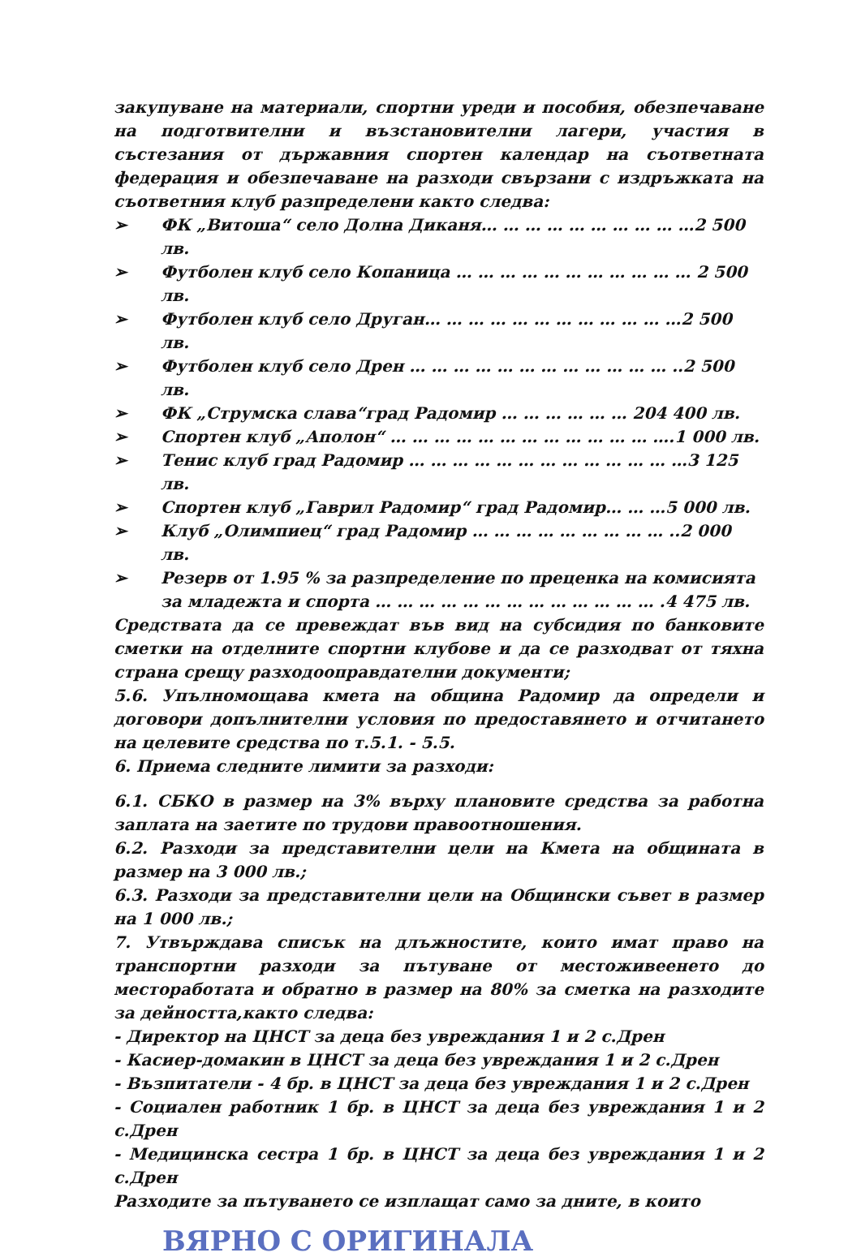закупуване на материали, спортни уреди и пособия, обезпечаване на подготвителни и възстановителни лагери, участия в състезания от държавния спортен календар на съответната федерация и обезпечаване на разходи свързани с издръжката на съответния клуб разпределени както следва:
➢ ФК „Витоша“ село Долна Диканя… … … … … … … … … …2 500 лв.
➢ Футболен клуб село Копаница … … … … … … … … … … … 2 500 лв.
➢ Футболен клуб село Друган… … … … … … … … … … … …2 500 лв.
➢ Футболен клуб село Дрен … … … … … … … … … … … … ..2 500 лв.
➢ ФК „Струмска слава“град Радомир … … … … … … 204 400 лв.
➢ Спортен клуб „Аполон“ … … … … … … … … … … … … ….1 000 лв.
➢ Тенис клуб град Радомир … … … … … … … … … … … … …3 125 лв.
➢ Спортен клуб „Гаврил Радомир“ град Радомир… … …5 000 лв.
➢ Клуб „Олимпиец“ град Радомир … … … … … … … … … ..2 000 лв.
➢ Резерв от 1.95 % за разпределение по преценка на комисията за младежта и спорта … … … … … … … … … … … … … .4 475 лв.
Средствата да се превеждат във вид на субсидия по банковите сметки на отделните спортни клубове и да се разходват от тяхна страна срещу разходооправдателни документи;
5.6. Упълномощава кмета на община Радомир да определи и договори допълнителни условия по предоставянето и отчитането на целевите средства по т.5.1. - 5.5.
6. Приема следните лимити за разходи:
6.1. СБКО в размер на 3% върху плановите средства за работна заплата на заетите по трудови правоотношения.
6.2. Разходи за представителни цели на Кмета на общината в размер на 3 000 лв.;
6.3. Разходи за представителни цели на Общински съвет в размер на 1 000 лв.;
7. Утвърждава списък на длъжностите, които имат право на транспортни разходи за пътуване от местоживеенето до месторaботата и обратно в размер на 80% за сметка на разходите за дейността,както следва:
- Директор на ЦНСТ за деца без увреждания 1 и 2 с.Дрен
- Касиер-домакин в ЦНСТ за деца без увреждания 1 и 2 с.Дрен
- Възпитатели - 4 бр. в ЦНСТ за деца без увреждания 1 и 2 с.Дрен
- Социален работник 1 бр. в ЦНСТ за деца без увреждания 1 и 2 с.Дрен
- Медицинска сестра 1 бр. в ЦНСТ за деца без увреждания 1 и 2 с.Дрен
Разходите за пътуването се изплащат само за дните, в които
ВЯРНО С ОРИГИНАЛА